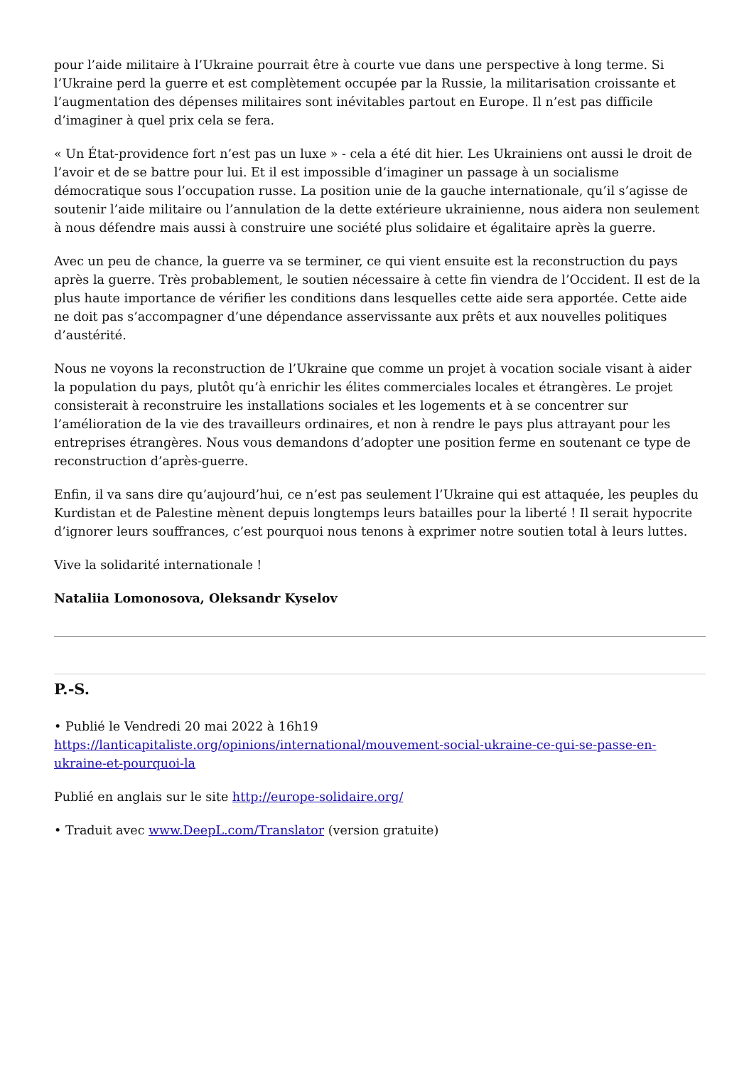pour l’aide militaire à l’Ukraine pourrait être à courte vue dans une perspective à long terme. Si l’Ukraine perd la guerre et est complètement occupée par la Russie, la militarisation croissante et l’augmentation des dépenses militaires sont inévitables partout en Europe. Il n’est pas difficile d’imaginer à quel prix cela se fera.
« Un État-providence fort n’est pas un luxe » - cela a été dit hier. Les Ukrainiens ont aussi le droit de l’avoir et de se battre pour lui. Et il est impossible d’imaginer un passage à un socialisme démocratique sous l’occupation russe. La position unie de la gauche internationale, qu’il s’agisse de soutenir l’aide militaire ou l’annulation de la dette extérieure ukrainienne, nous aidera non seulement à nous défendre mais aussi à construire une société plus solidaire et égalitaire après la guerre.
Avec un peu de chance, la guerre va se terminer, ce qui vient ensuite est la reconstruction du pays après la guerre. Très probablement, le soutien nécessaire à cette fin viendra de l’Occident. Il est de la plus haute importance de vérifier les conditions dans lesquelles cette aide sera apportée. Cette aide ne doit pas s’accompagner d’une dépendance asservissante aux prêts et aux nouvelles politiques d’austérité.
Nous ne voyons la reconstruction de l’Ukraine que comme un projet à vocation sociale visant à aider la population du pays, plutôt qu’à enrichir les élites commerciales locales et étrangères. Le projet consisterait à reconstruire les installations sociales et les logements et à se concentrer sur l’amélioration de la vie des travailleurs ordinaires, et non à rendre le pays plus attrayant pour les entreprises étrangères. Nous vous demandons d’adopter une position ferme en soutenant ce type de reconstruction d’après-guerre.
Enfin, il va sans dire qu’aujourd’hui, ce n’est pas seulement l’Ukraine qui est attaquée, les peuples du Kurdistan et de Palestine mènent depuis longtemps leurs batailles pour la liberté ! Il serait hypocrite d’ignorer leurs souffrances, c’est pourquoi nous tenons à exprimer notre soutien total à leurs luttes.
Vive la solidarité internationale !
Nataliia Lomonosova, Oleksandr Kyselov
P.-S.
• Publié le Vendredi 20 mai 2022 à 16h19
https://lanticapitaliste.org/opinions/international/mouvement-social-ukraine-ce-qui-se-passe-en-ukraine-et-pourquoi-la
Publié en anglais sur le site http://europe-solidaire.org/
• Traduit avec www.DeepL.com/Translator (version gratuite)